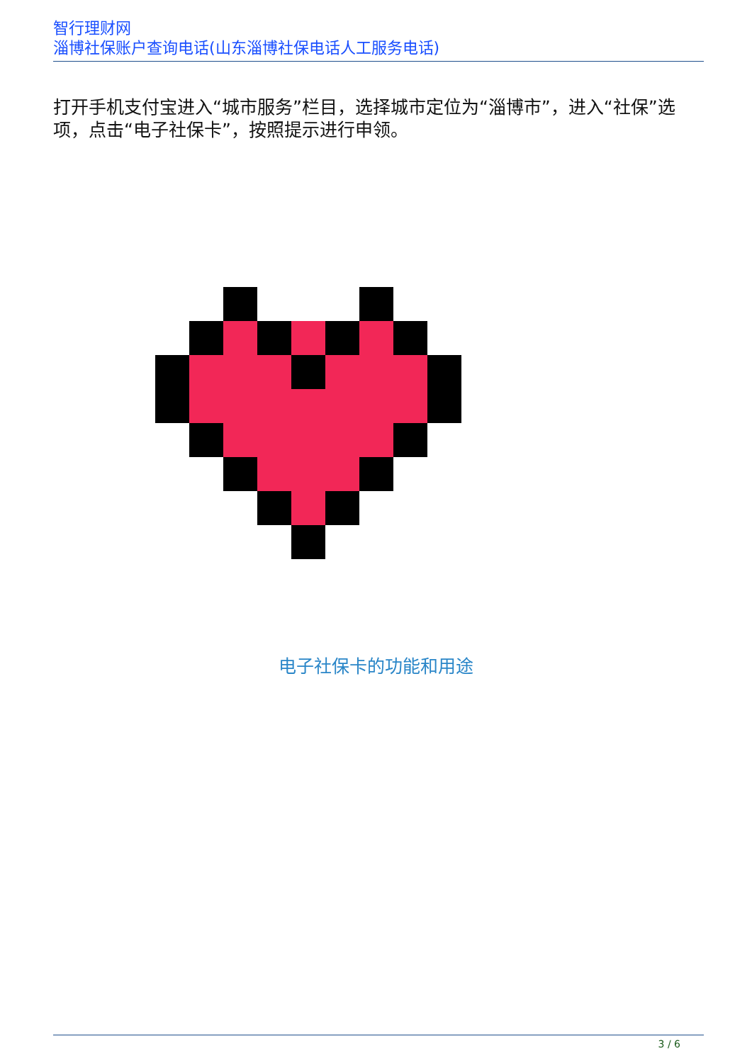智行理财网
淄博社保账户查询电话(山东淄博社保电话人工服务电话)
打开手机支付宝进入“城市服务”栏目，选择城市定位为“淄博市”，进入“社保”选项，点击“电子社保卡”，按照提示进行申领。
电子社保卡的功能和用途
3 / 6